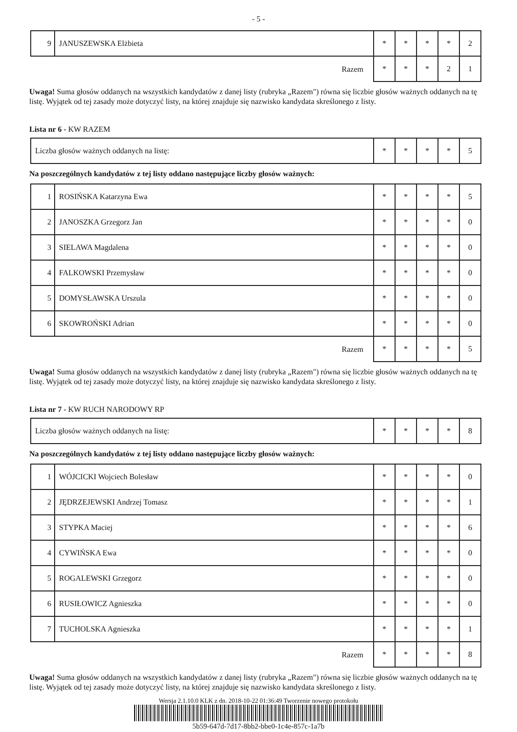- 5 -
| 9 | JANUSZEWSKA Elżbieta | * | * | * | * | 2 |
| Razem | | * | * | * | 2 | 1 |
Uwaga! Suma głosów oddanych na wszystkich kandydatów z danej listy (rubryka „Razem") równa się liczbie głosów ważnych oddanych na tę listę. Wyjątek od tej zasady może dotyczyć listy, na której znajduje się nazwisko kandydata skreślonego z listy.
Lista nr 6 - KW RAZEM
| Liczba głosów ważnych oddanych na listę: | * | * | * | * | 5 |
Na poszczególnych kandydatów z tej listy oddano następujące liczby głosów ważnych:
| 1 | ROSIŃSKA Katarzyna Ewa | * | * | * | * | 5 |
| 2 | JANOSZKA Grzegorz Jan | * | * | * | * | 0 |
| 3 | SIELAWA Magdalena | * | * | * | * | 0 |
| 4 | FALKOWSKI Przemysław | * | * | * | * | 0 |
| 5 | DOMYSŁAWSKA Urszula | * | * | * | * | 0 |
| 6 | SKOWROŃSKI Adrian | * | * | * | * | 0 |
| Razem | | * | * | * | * | 5 |
Uwaga! Suma głosów oddanych na wszystkich kandydatów z danej listy (rubryka „Razem") równa się liczbie głosów ważnych oddanych na tę listę. Wyjątek od tej zasady może dotyczyć listy, na której znajduje się nazwisko kandydata skreślonego z listy.
Lista nr 7 - KW RUCH NARODOWY RP
| Liczba głosów ważnych oddanych na listę: | * | * | * | * | 8 |
Na poszczególnych kandydatów z tej listy oddano następujące liczby głosów ważnych:
| 1 | WÓJCICKI Wojciech Bolesław | * | * | * | * | 0 |
| 2 | JĘDRZEJEWSKI Andrzej Tomasz | * | * | * | * | 1 |
| 3 | STYPKA Maciej | * | * | * | * | 6 |
| 4 | CYWIŃSKA Ewa | * | * | * | * | 0 |
| 5 | ROGALEWSKI Grzegorz | * | * | * | * | 0 |
| 6 | RUSIŁOWICZ Agnieszka | * | * | * | * | 0 |
| 7 | TUCHOLSKA Agnieszka | * | * | * | * | 1 |
| Razem | | * | * | * | * | 8 |
Uwaga! Suma głosów oddanych na wszystkich kandydatów z danej listy (rubryka „Razem") równa się liczbie głosów ważnych oddanych na tę listę. Wyjątek od tej zasady może dotyczyć listy, na której znajduje się nazwisko kandydata skreślonego z listy.
Wersja 2.1.10.0 KLK z dn. 2018-10-22 01:36:49 Tworzenie nowego protokołu
5b59-647d-7d17-8bb2-bbe0-1c4e-857c-1a7b